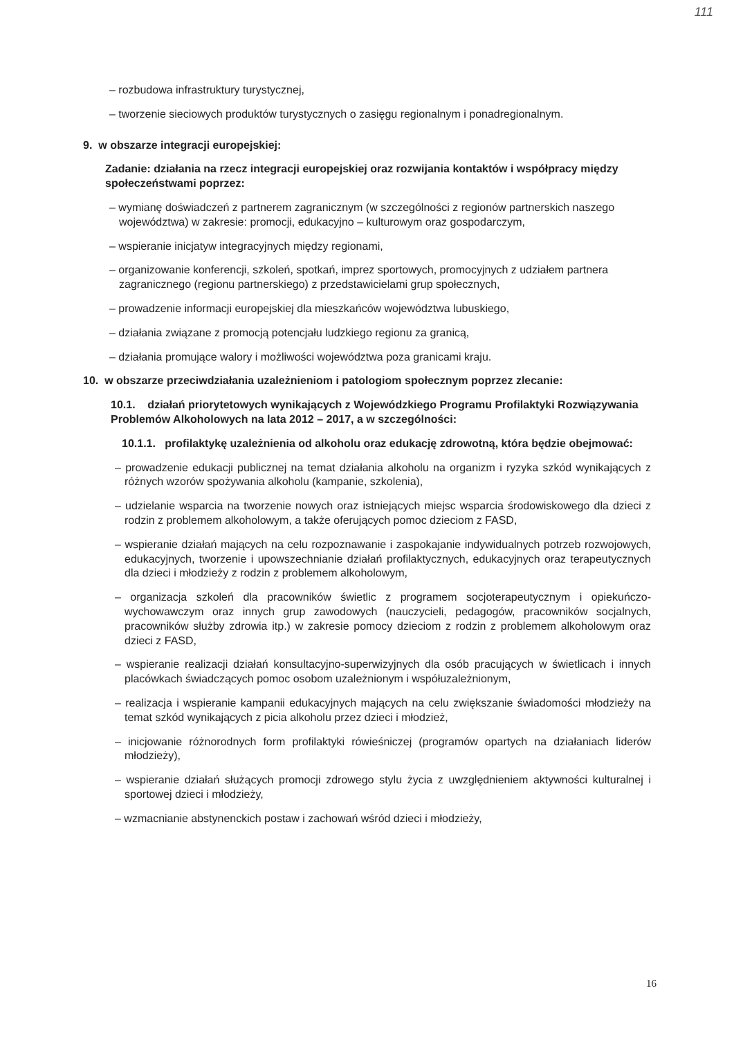111
– rozbudowa infrastruktury turystycznej,
– tworzenie sieciowych produktów turystycznych o zasięgu regionalnym i ponadregionalnym.
9. w obszarze integracji europejskiej:
Zadanie: działania na rzecz integracji europejskiej oraz rozwijania kontaktów i współpracy między społeczeństwami poprzez:
– wymianę doświadczeń z partnerem zagranicznym (w szczególności z regionów partnerskich naszego województwa) w zakresie: promocji, edukacyjno – kulturowym oraz gospodarczym,
– wspieranie inicjatyw integracyjnych między regionami,
– organizowanie konferencji, szkoleń, spotkań, imprez sportowych, promocyjnych z udziałem partnera zagranicznego (regionu partnerskiego) z przedstawicielami grup społecznych,
– prowadzenie informacji europejskiej dla mieszkańców województwa lubuskiego,
– działania związane z promocją potencjału ludzkiego regionu za granicą,
– działania promujące walory i możliwości województwa poza granicami kraju.
10. w obszarze przeciwdziałania uzależnieniom i patologiom społecznym poprzez zlecanie:
10.1. działań priorytetowych wynikających z Wojewódzkiego Programu Profilaktyki Rozwiązywania Problemów Alkoholowych na lata 2012 – 2017, a w szczególności:
10.1.1. profilaktykę uzależnienia od alkoholu oraz edukację zdrowotną, która będzie obejmować:
– prowadzenie edukacji publicznej na temat działania alkoholu na organizm i ryzyka szkód wynikających z różnych wzorów spożywania alkoholu (kampanie, szkolenia),
– udzielanie wsparcia na tworzenie nowych oraz istniejących miejsc wsparcia środowiskowego dla dzieci z rodzin z problemem alkoholowym, a także oferujących pomoc dzieciom z FASD,
– wspieranie działań mających na celu rozpoznawanie i zaspokajanie indywidualnych potrzeb rozwojowych, edukacyjnych, tworzenie i upowszechnianie działań profilaktycznych, edukacyjnych oraz terapeutycznych dla dzieci i młodzieży z rodzin z problemem alkoholowym,
– organizacja szkoleń dla pracowników świetlic z programem socjoterapeutycznym i opiekuńczo-wychowawczym oraz innych grup zawodowych (nauczycieli, pedagogów, pracowników socjalnych, pracowników służby zdrowia itp.) w zakresie pomocy dzieciom z rodzin z problemem alkoholowym oraz dzieci z FASD,
– wspieranie realizacji działań konsultacyjno-superwizyjnych dla osób pracujących w świetlicach i innych placówkach świadczących pomoc osobom uzależnionym i współuzależnionym,
– realizacja i wspieranie kampanii edukacyjnych mających na celu zwiększanie świadomości młodzieży na temat szkód wynikających z picia alkoholu przez dzieci i młodzież,
– inicjowanie różnorodnych form profilaktyki rówieśniczej (programów opartych na działaniach liderów młodzieży),
– wspieranie działań służących promocji zdrowego stylu życia z uwzględnieniem aktywności kulturalnej i sportowej dzieci i młodzieży,
– wzmacnianie abstynenckich postaw i zachowań wśród dzieci i młodzieży,
16